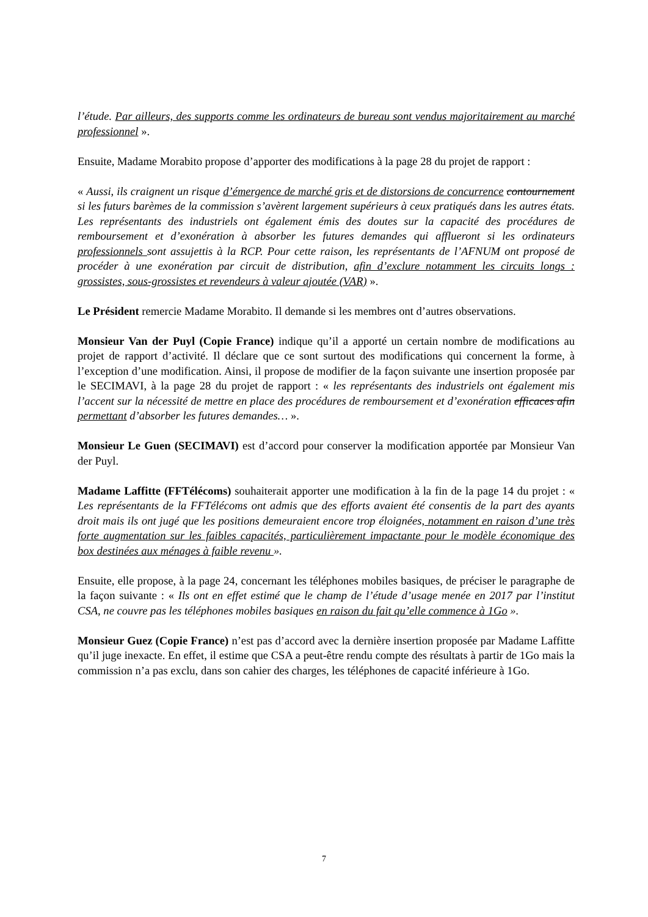l’étude. Par ailleurs, des supports comme les ordinateurs de bureau sont vendus majoritairement au marché professionnel ».
Ensuite, Madame Morabito propose d’apporter des modifications à la page 28 du projet de rapport :
« Aussi, ils craignent un risque d’émergence de marché gris et de distorsions de concurrence contournement si les futurs barèmes de la commission s’avèrent largement supérieurs à ceux pratiqués dans les autres états. Les représentants des industriels ont également émis des doutes sur la capacité des procédures de remboursement et d’exonération à absorber les futures demandes qui afflueront si les ordinateurs professionnels sont assujettis à la RCP. Pour cette raison, les représentants de l’AFNUM ont proposé de procéder à une exonération par circuit de distribution, afin d’exclure notamment les circuits longs : grossistes, sous-grossistes et revendeurs à valeur ajoutée (VAR) ».
Le Président remercie Madame Morabito. Il demande si les membres ont d’autres observations.
Monsieur Van der Puyl (Copie France) indique qu’il a apporté un certain nombre de modifications au projet de rapport d’activité. Il déclare que ce sont surtout des modifications qui concernent la forme, à l’exception d’une modification. Ainsi, il propose de modifier de la façon suivante une insertion proposée par le SECIMAVI, à la page 28 du projet de rapport : « les représentants des industriels ont également mis l’accent sur la nécessité de mettre en place des procédures de remboursement et d’exonération efficaces afin permettant d’absorber les futures demandes… ».
Monsieur Le Guen (SECIMAVI) est d’accord pour conserver la modification apportée par Monsieur Van der Puyl.
Madame Laffitte (FFTélécoms) souhaiterait apporter une modification à la fin de la page 14 du projet : « Les représentants de la FFTélécoms ont admis que des efforts avaient été consentis de la part des ayants droit mais ils ont jugé que les positions demeuraient encore trop éloignées, notamment en raison d’une très forte augmentation sur les faibles capacités, particulièrement impactante pour le modèle économique des box destinées aux ménages à faible revenu ».
Ensuite, elle propose, à la page 24, concernant les téléphones mobiles basiques, de préciser le paragraphe de la façon suivante : « Ils ont en effet estimé que le champ de l’étude d’usage menée en 2017 par l’institut CSA, ne couvre pas les téléphones mobiles basiques en raison du fait qu’elle commence à 1Go ».
Monsieur Guez (Copie France) n’est pas d’accord avec la dernière insertion proposée par Madame Laffitte qu’il juge inexacte. En effet, il estime que CSA a peut-être rendu compte des résultats à partir de 1Go mais la commission n’a pas exclu, dans son cahier des charges, les téléphones de capacité inférieure à 1Go.
7